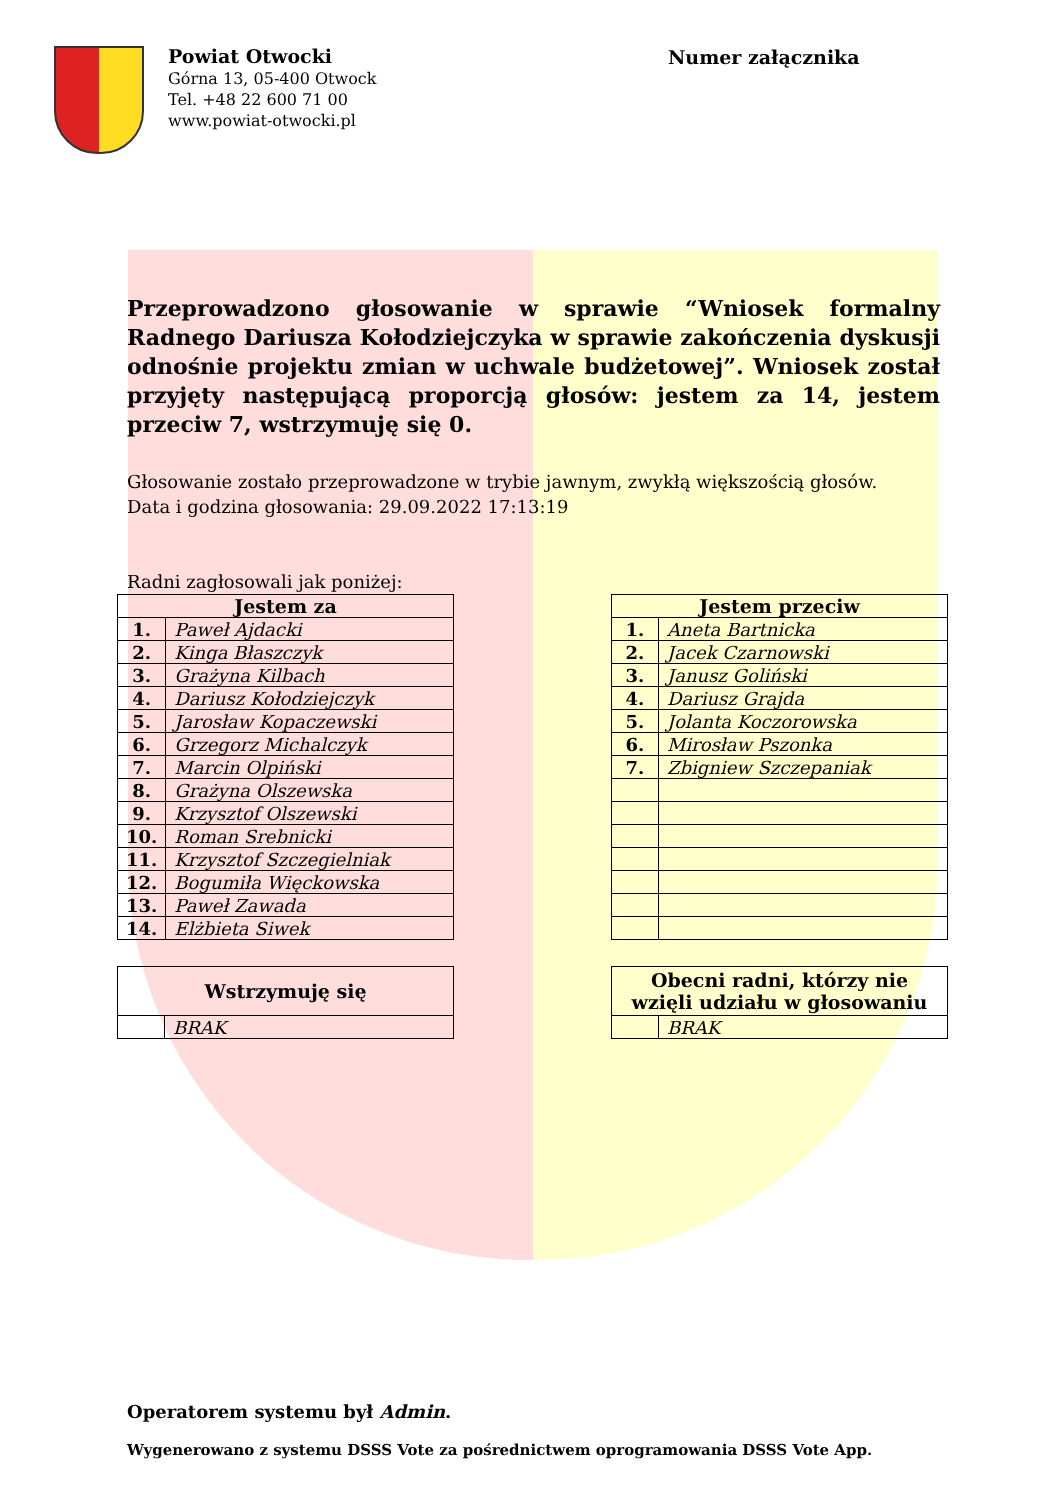Powiat Otwocki
Górna 13, 05-400 Otwock
Tel. +48 22 600 71 00
www.powiat-otwocki.pl
Numer załącznika
Przeprowadzono głosowanie w sprawie “Wniosek formalny Radnego Dariusza Kołodziejczyka w sprawie zakończenia dyskusji odnośnie projektu zmian w uchwale budżetowej”. Wniosek został przyjęty następującą proporcją głosów: jestem za 14, jestem przeciw 7, wstrzymuję się 0.
Głosowanie zostało przeprowadzone w trybie jawnym, zwykłą większością głosów.
Data i godzina głosowania: 29.09.2022 17:13:19
Radni zagłosowali jak poniżej:
| Jestem za | |
| --- | --- |
| 1. | Paweł Ajdacki |
| 2. | Kinga Błaszczyk |
| 3. | Grażyna Kilbach |
| 4. | Dariusz Kołodziejczyk |
| 5. | Jarosław Kopaczewski |
| 6. | Grzegorz Michalczyk |
| 7. | Marcin Olpiński |
| 8. | Grażyna Olszewska |
| 9. | Krzysztof Olszewski |
| 10. | Roman Srebnicki |
| 11. | Krzysztof Szczegielniak |
| 12. | Bogumiła Więckowska |
| 13. | Paweł Zawada |
| 14. | Elżbieta Siwek |
| Jestem przeciw | |
| --- | --- |
| 1. | Aneta Bartnicka |
| 2. | Jacek Czarnowski |
| 3. | Janusz Goliński |
| 4. | Dariusz Grajda |
| 5. | Jolanta Koczorowska |
| 6. | Mirosław Pszonka |
| 7. | Zbigniew Szczepaniak |
| Wstrzymuję się | |
| --- | --- |
| | BRAK |
| Obecni radni, którzy nie wzięli udziału w głosowaniu | |
| --- | --- |
| | BRAK |
Operatorem systemu był Admin.
Wygenerowano z systemu DSSS Vote za pośrednictwem oprogramowania DSSS Vote App.